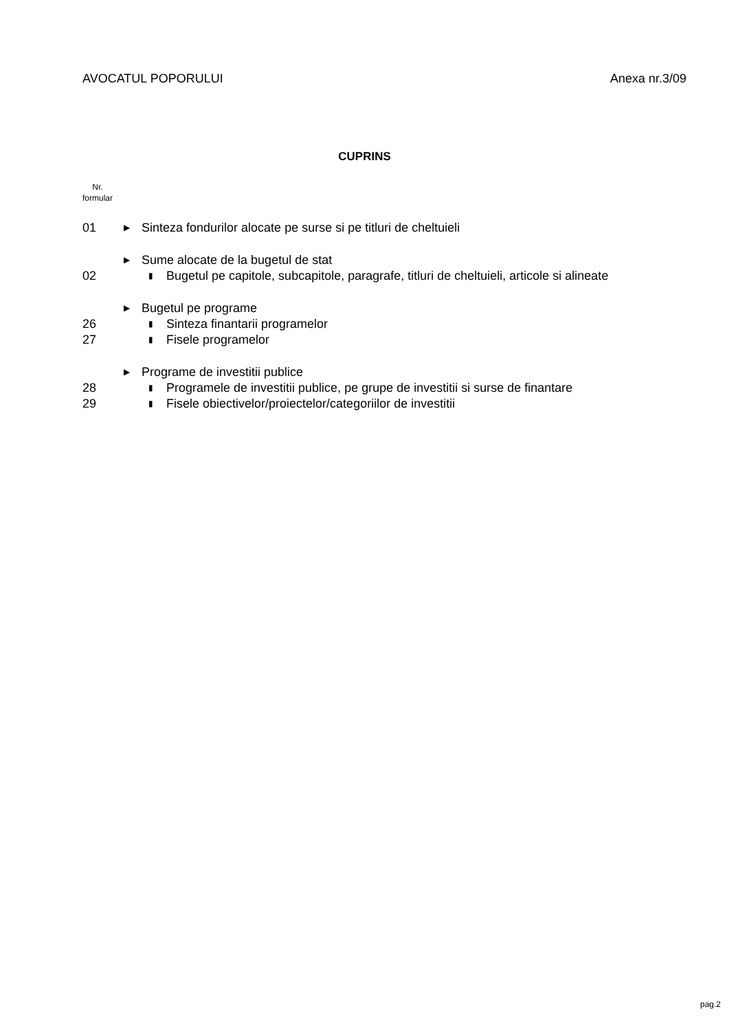AVOCATUL POPORULUI Anexa nr.3/09
CUPRINS
Nr.
formular
01 ▶ Sinteza fondurilor alocate pe surse si pe titluri de cheltuieli
▶ Sume alocate de la bugetul de stat
02 ▮ Bugetul pe capitole, subcapitole, paragrafe, titluri de cheltuieli, articole si alineate
▶ Bugetul pe programe
26 ▮ Sinteza finantarii programelor
27 ▮ Fisele programelor
▶ Programe de investitii publice
28 ▮ Programele de investitii publice, pe grupe de investitii si surse de finantare
29 ▮ Fisele obiectivelor/proiectelor/categoriilor de investitii
pag.2